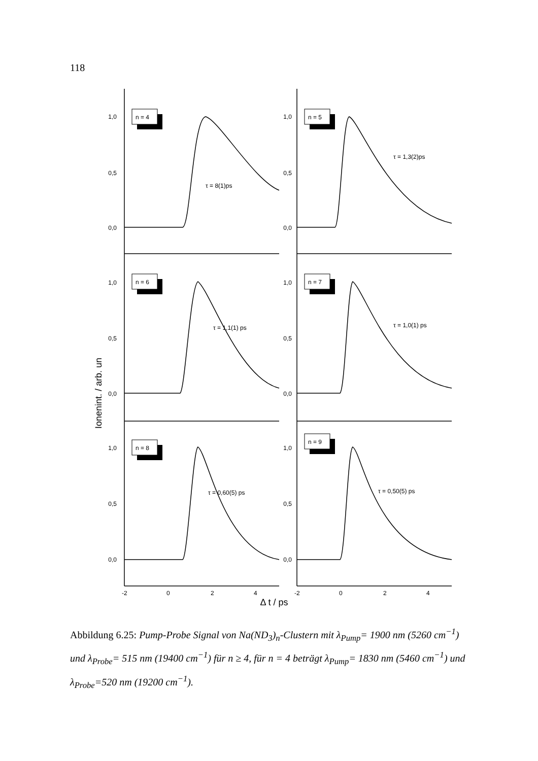118
Ionenint. / arb. un
1,0
0,5
0,0
1,0
0,5
0,0
1,0
0,5
0,0
1,0
0,5
0,0
1,0
0,5
0,0
1,0
0,5
0,0
n = 4
n = 5
n = 6
n = 7
n = 8
n = 9
τ = 8(1)ps
τ = 1,3(2)ps
τ = 1,1(1) ps
τ = 1,0(1) ps
τ = 0,60(5) ps
τ = 0,50(5) ps
-2
0
2
4
-2
0
2
4
Δ t / ps
Abbildung 6.25: Pump-Probe Signal von Na(ND<sub>3</sub>)<sub>n</sub>-Clustern mit λ<sub>Pump</sub>= 1900 nm (5260 cm<sup>−1</sup>) und λ<sub>Probe</sub>= 515 nm (19400 cm<sup>−1</sup>) für n ≥ 4, für n = 4 beträgt λ<sub>Pump</sub>= 1830 nm (5460 cm<sup>−1</sup>) und λ<sub>Probe</sub>=520 nm (19200 cm<sup>−1</sup>).